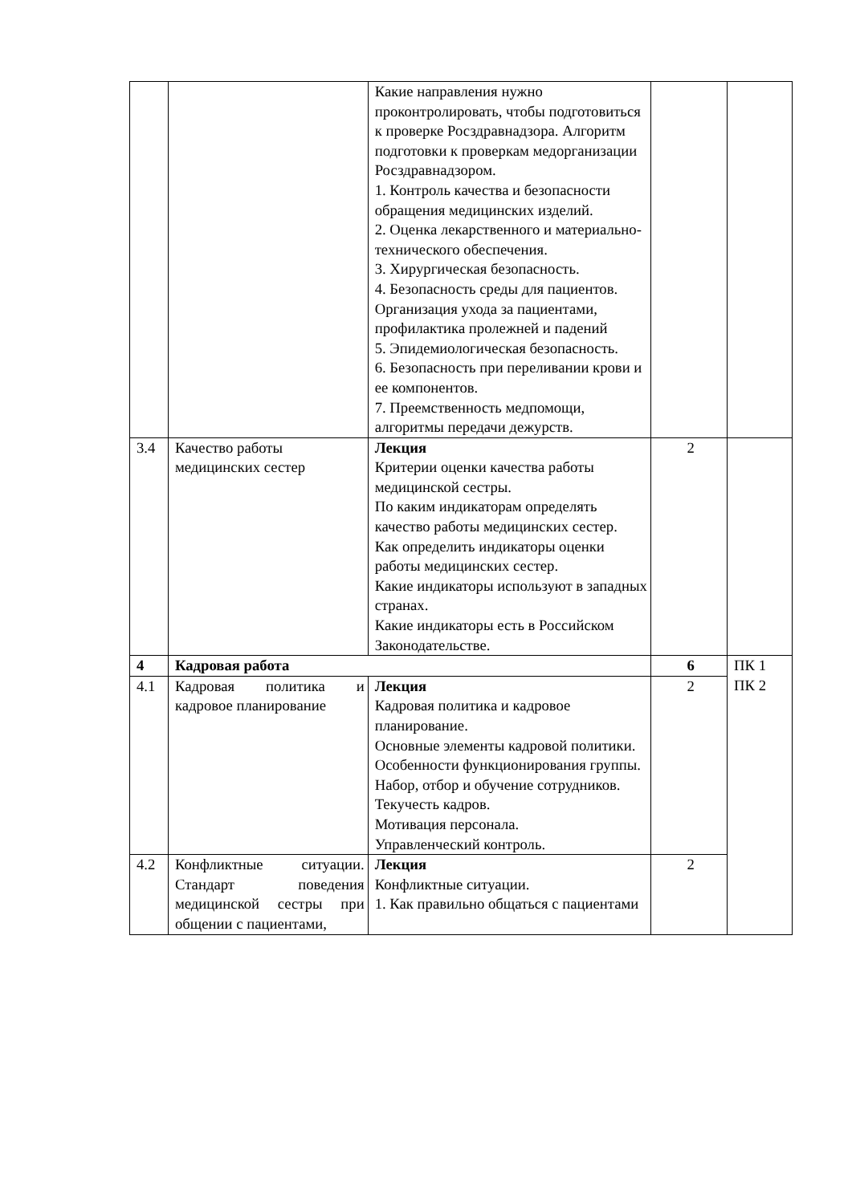| | | Какие направления нужно проконтролировать, чтобы подготовиться к проверке Росздравнадзора. Алгоритм подготовки к проверкам медорганизации Росздравнадзором. 1. Контроль качества и безопасности обращения медицинских изделий. 2. Оценка лекарственного и материально-технического обеспечения. 3. Хирургическая безопасность. 4. Безопасность среды для пациентов. Организация ухода за пациентами, профилактика пролежней и падений 5. Эпидемиологическая безопасность. 6. Безопасность при переливании крови и ее компонентов. 7. Преемственность медпомощи, алгоритмы передачи дежурств. | | |
| 3.4 | Качество работы медицинских сестер | Лекция Критерии оценки качества работы медицинской сестры. По каким индикаторам определять качество работы медицинских сестер. Как определить индикаторы оценки работы медицинских сестер. Какие индикаторы используют в западных странах. Какие индикаторы есть в Российском Законодательстве. | 2 | |
| 4 | Кадровая работа | | 6 | ПК 1 ПК 2 |
| 4.1 | Кадровая политика и кадровое планирование | Лекция Кадровая политика и кадровое планирование. Основные элементы кадровой политики. Особенности функционирования группы. Набор, отбор и обучение сотрудников. Текучесть кадров. Мотивация персонала. Управленческий контроль. | 2 | |
| 4.2 | Конфликтные ситуации. Стандарт поведения медицинской сестры при общении с пациентами, | Лекция Конфликтные ситуации. 1. Как правильно общаться с пациентами | 2 | |